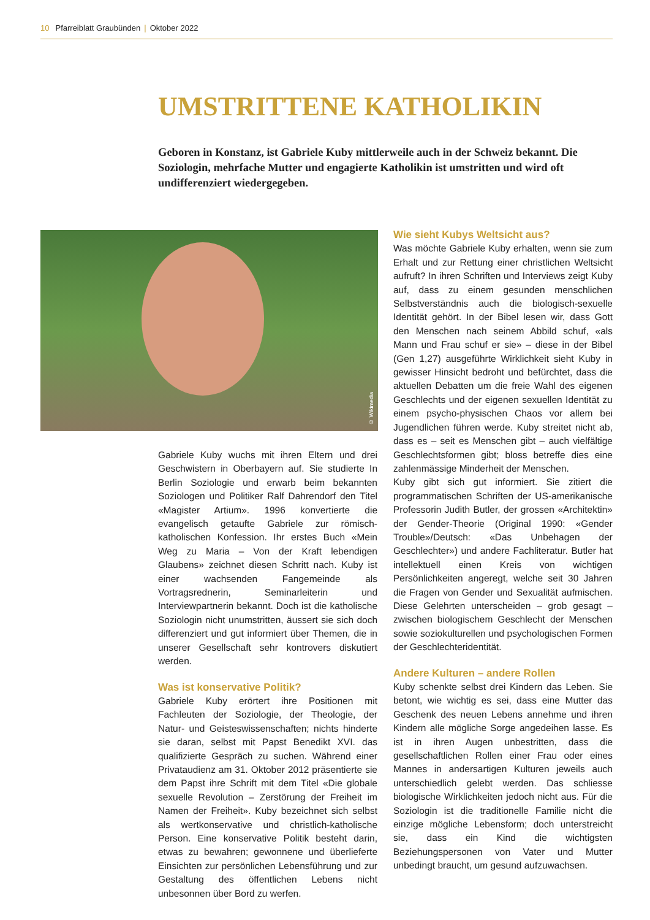10 Pfarreiblatt Graubünden | Oktober 2022
UMSTRITTENE KATHOLIKIN
Geboren in Konstanz, ist Gabriele Kuby mittlerweile auch in der Schweiz bekannt. Die Soziologin, mehrfache Mutter und engagierte Katholikin ist umstritten und wird oft undifferenziert wiedergegeben.
© Wikimedia
Gabriele Kuby wuchs mit ihren Eltern und drei Geschwistern in Oberbayern auf. Sie studierte In Berlin Soziologie und erwarb beim bekannten Soziologen und Politiker Ralf Dahrendorf den Titel «Magister Artium». 1996 konvertierte die evangelisch getaufte Gabriele zur römisch-katholischen Konfession. Ihr erstes Buch «Mein Weg zu Maria – Von der Kraft lebendigen Glaubens» zeichnet diesen Schritt nach. Kuby ist einer wachsenden Fangemeinde als Vortragsrednerin, Seminarleiterin und Interviewpartnerin bekannt. Doch ist die katholische Soziologin nicht unumstritten, äussert sie sich doch differenziert und gut informiert über Themen, die in unserer Gesellschaft sehr kontrovers diskutiert werden.
Was ist konservative Politik?
Gabriele Kuby erörtert ihre Positionen mit Fachleuten der Soziologie, der Theologie, der Natur- und Geisteswissenschaften; nichts hinderte sie daran, selbst mit Papst Benedikt XVI. das qualifizierte Gespräch zu suchen. Während einer Privataudienz am 31. Oktober 2012 präsentierte sie dem Papst ihre Schrift mit dem Titel «Die globale sexuelle Revolution – Zerstörung der Freiheit im Namen der Freiheit». Kuby bezeichnet sich selbst als wertkonservative und christlich-katholische Person. Eine konservative Politik besteht darin, etwas zu bewahren; gewonnene und überlieferte Einsichten zur persönlichen Lebensführung und zur Gestaltung des öffentlichen Lebens nicht unbesonnen über Bord zu werfen.
Wie sieht Kubys Weltsicht aus?
Was möchte Gabriele Kuby erhalten, wenn sie zum Erhalt und zur Rettung einer christlichen Weltsicht aufruft? In ihren Schriften und Interviews zeigt Kuby auf, dass zu einem gesunden menschlichen Selbstverständnis auch die biologisch-sexuelle Identität gehört. In der Bibel lesen wir, dass Gott den Menschen nach seinem Abbild schuf, «als Mann und Frau schuf er sie» – diese in der Bibel (Gen 1,27) ausgeführte Wirklichkeit sieht Kuby in gewisser Hinsicht bedroht und befürchtet, dass die aktuellen Debatten um die freie Wahl des eigenen Geschlechts und der eigenen sexuellen Identität zu einem psycho-physischen Chaos vor allem bei Jugendlichen führen werde. Kuby streitet nicht ab, dass es – seit es Menschen gibt – auch vielfältige Geschlechtsformen gibt; bloss betreffe dies eine zahlenmässige Minderheit der Menschen.
Kuby gibt sich gut informiert. Sie zitiert die programmatischen Schriften der US-amerikanische Professorin Judith Butler, der grossen «Architektin» der Gender-Theorie (Original 1990: «Gender Trouble»/Deutsch: «Das Unbehagen der Geschlechter») und andere Fachliteratur. Butler hat intellektuell einen Kreis von wichtigen Persönlichkeiten angeregt, welche seit 30 Jahren die Fragen von Gender und Sexualität aufmischen. Diese Gelehrten unterscheiden – grob gesagt – zwischen biologischem Geschlecht der Menschen sowie soziokulturellen und psychologischen Formen der Geschlechteridentität.
Andere Kulturen – andere Rollen
Kuby schenkte selbst drei Kindern das Leben. Sie betont, wie wichtig es sei, dass eine Mutter das Geschenk des neuen Lebens annehme und ihren Kindern alle mögliche Sorge angedeihen lasse. Es ist in ihren Augen unbestritten, dass die gesellschaftlichen Rollen einer Frau oder eines Mannes in andersartigen Kulturen jeweils auch unterschiedlich gelebt werden. Das schliesse biologische Wirklichkeiten jedoch nicht aus. Für die Soziologin ist die traditionelle Familie nicht die einzige mögliche Lebensform; doch unterstreicht sie, dass ein Kind die wichtigsten Beziehungspersonen von Vater und Mutter unbedingt braucht, um gesund aufzuwachsen.